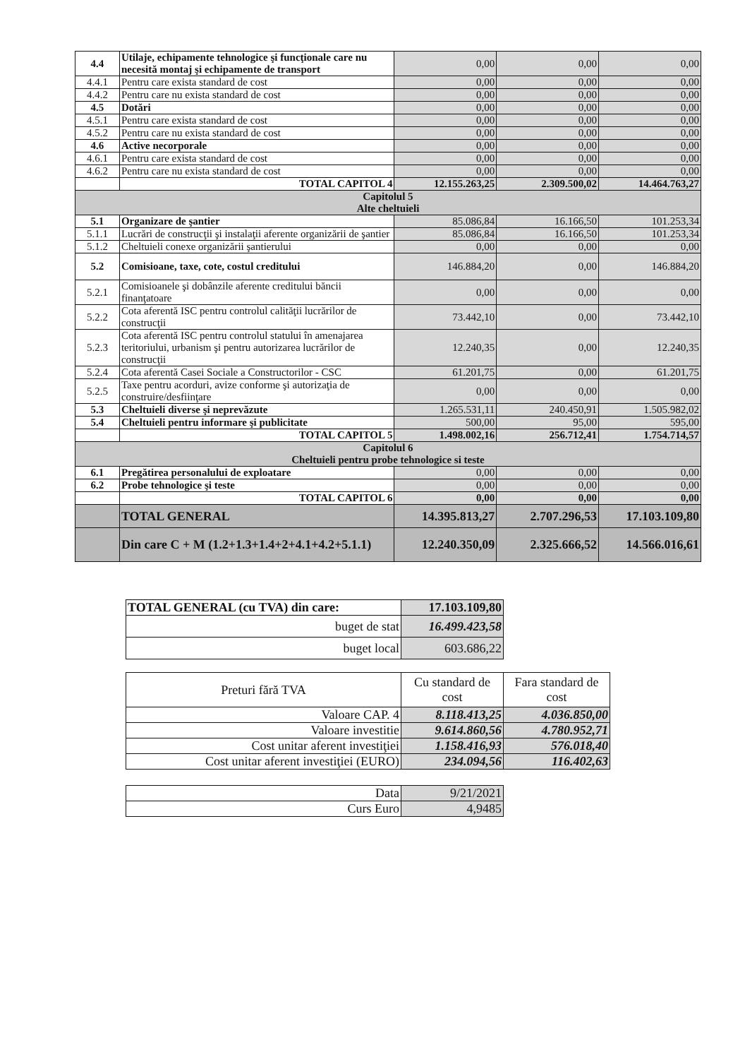| 4.4 | Utilaje, echipamente tehnologice şi funcţionale care nu necesită montaj şi echipamente de transport | 0,00 | 0,00 | 0,00 |
| 4.4.1 | Pentru care exista standard de cost | 0,00 | 0,00 | 0,00 |
| 4.4.2 | Pentru care nu exista standard de cost | 0,00 | 0,00 | 0,00 |
| 4.5 | Dotări | 0,00 | 0,00 | 0,00 |
| 4.5.1 | Pentru care exista standard de cost | 0,00 | 0,00 | 0,00 |
| 4.5.2 | Pentru care nu exista standard de cost | 0,00 | 0,00 | 0,00 |
| 4.6 | Active necorporale | 0,00 | 0,00 | 0,00 |
| 4.6.1 | Pentru care exista standard de cost | 0,00 | 0,00 | 0,00 |
| 4.6.2 | Pentru care nu exista standard de cost | 0,00 | 0,00 | 0,00 |
| | TOTAL CAPITOL 4 | 12.155.263,25 | 2.309.500,02 | 14.464.763,27 |
| Capitolul 5 Alte cheltuieli | | | | |
| 5.1 | Organizare de şantier | 85.086,84 | 16.166,50 | 101.253,34 |
| 5.1.1 | Lucrări de construcţii şi instalaţii aferente organizării de şantier | 85.086,84 | 16.166,50 | 101.253,34 |
| 5.1.2 | Cheltuieli conexe organizării şantierului | 0,00 | 0,00 | 0,00 |
| 5.2 | Comisioane, taxe, cote, costul creditului | 146.884,20 | 0,00 | 146.884,20 |
| 5.2.1 | Comisioanele şi dobânzile aferente creditului băncii finanţatoare | 0,00 | 0,00 | 0,00 |
| 5.2.2 | Cota aferentă ISC pentru controlul calităţii lucrărilor de construcţii | 73.442,10 | 0,00 | 73.442,10 |
| 5.2.3 | Cota aferentă ISC pentru controlul statului în amenajarea teritoriului, urbanism şi pentru autorizarea lucrărilor de construcţii | 12.240,35 | 0,00 | 12.240,35 |
| 5.2.4 | Cota aferentă Casei Sociale a Constructorilor - CSC | 61.201,75 | 0,00 | 61.201,75 |
| 5.2.5 | Taxe pentru acorduri, avize conforme şi autorizaţia de construire/desfiinţare | 0,00 | 0,00 | 0,00 |
| 5.3 | Cheltuieli diverse şi neprevăzute | 1.265.531,11 | 240.450,91 | 1.505.982,02 |
| 5.4 | Cheltuieli pentru informare şi publicitate | 500,00 | 95,00 | 595,00 |
| | TOTAL CAPITOL 5 | 1.498.002,16 | 256.712,41 | 1.754.714,57 |
| Capitolul 6 Cheltuieli pentru probe tehnologice si teste | | | | |
| 6.1 | Pregătirea personalului de exploatare | 0,00 | 0,00 | 0,00 |
| 6.2 | Probe tehnologice şi teste | 0,00 | 0,00 | 0,00 |
| | TOTAL CAPITOL 6 | 0,00 | 0,00 | 0,00 |
| | TOTAL GENERAL | 14.395.813,27 | 2.707.296,53 | 17.103.109,80 |
| | Din care C + M (1.2+1.3+1.4+2+4.1+4.2+5.1.1) | 12.240.350,09 | 2.325.666,52 | 14.566.016,61 |
| TOTAL GENERAL (cu TVA) din care: | 17.103.109,80 |
| buget de stat | 16.499.423,58 |
| buget local | 603.686,22 |
| Preturi fără TVA | Cu standard de cost | Fara standard de cost |
| Valoare CAP. 4 | 8.118.413,25 | 4.036.850,00 |
| Valoare investitie | 9.614.860,56 | 4.780.952,71 |
| Cost unitar aferent investiţiei | 1.158.416,93 | 576.018,40 |
| Cost unitar aferent investiţiei (EURO) | 234.094,56 | 116.402,63 |
| Data | 9/21/2021 |
| Curs Euro | 4,9485 |